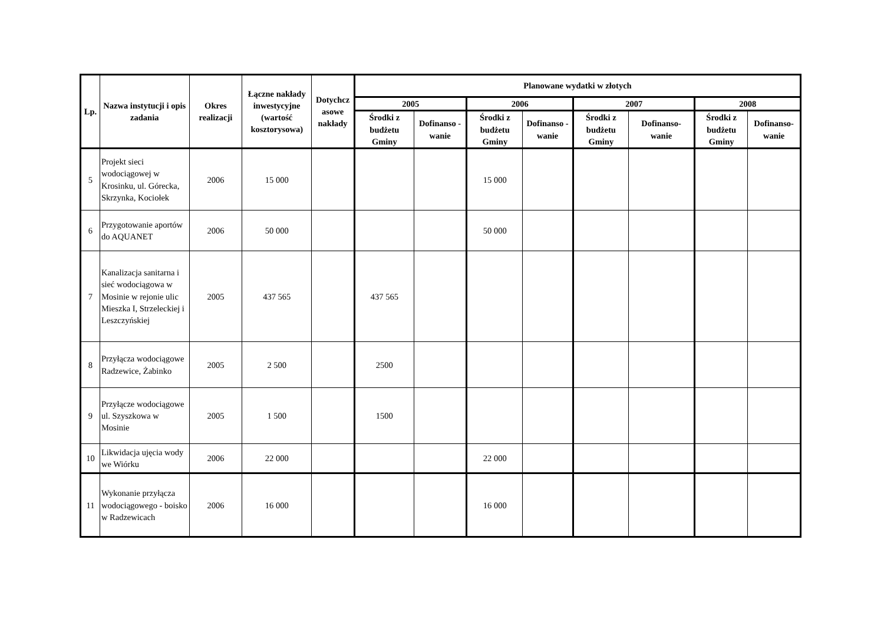| Lp. | Nazwa instytucji i opis zadania | Okres realizacji | Łączne nakłady inwestycyjne (wartość kosztorysowa) | Dotychcz asowe nakłady | Planowane wydatki w złotych | | | | | | | |
| --- | --- | --- | --- | --- | --- | --- | --- | --- | --- | --- | --- | --- |
| | | | | | 2005 | | 2006 | | 2007 | | 2008 | |
| | | | | | Środki z budżetu Gminy | Dofinanso - wanie | Środki z budżetu Gminy | Dofinanso - wanie | Środki z budżetu Gminy | Dofinanso- wanie | Środki z budżetu Gminy | Dofinanso- wanie |
| 5 | Projekt sieci wodociągowej w Krosinku, ul. Górecka, Skrzynka, Kociołek | 2006 | 15 000 | | | | 15 000 | | | | | |
| 6 | Przygotowanie aportów do AQUANET | 2006 | 50 000 | | | | 50 000 | | | | | |
| 7 | Kanalizacja sanitarna i sieć wodociągowa w Mosinie w rejonie ulic Mieszka I, Strzeleckiej i Leszczyńskiej | 2005 | 437 565 | | 437 565 | | | | | | | |
| 8 | Przyłącza wodociągowe Radzewice, Żabinko | 2005 | 2 500 | | 2500 | | | | | | | |
| 9 | Przyłącze wodociągowe ul. Szyszkowa w Mosinie | 2005 | 1 500 | | 1500 | | | | | | | |
| 10 | Likwidacja ujęcia wody we Wiórku | 2006 | 22 000 | | | | 22 000 | | | | | |
| 11 | Wykonanie przyłącza wodociągowego - boisko w Radzewicach | 2006 | 16 000 | | | | 16 000 | | | | | |